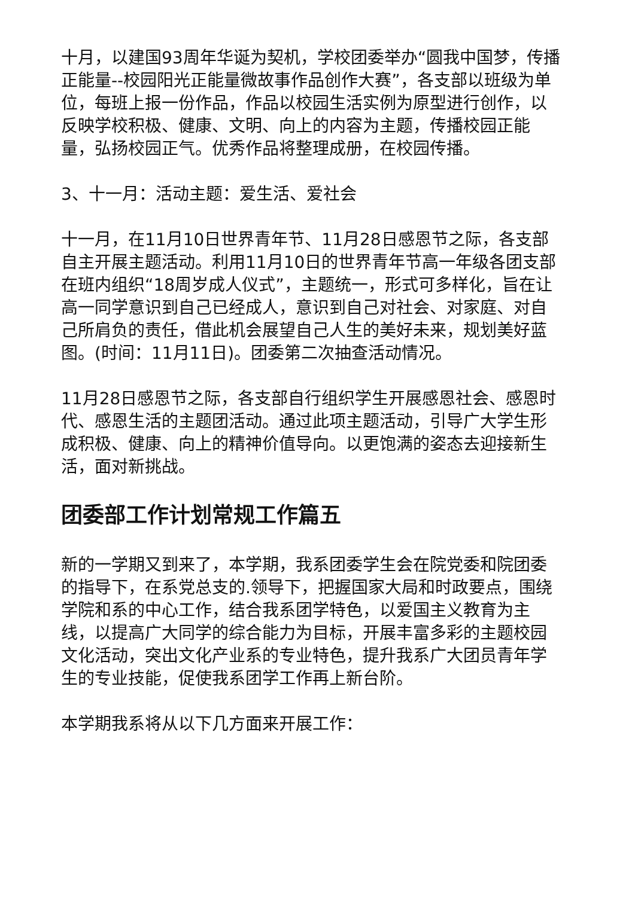十月，以建国93周年华诞为契机，学校团委举办“圆我中国梦，传播正能量--校园阳光正能量微故事作品创作大赛”，各支部以班级为单位，每班上报一份作品，作品以校园生活实例为原型进行创作，以反映学校积极、健康、文明、向上的内容为主题，传播校园正能量，弘扬校园正气。优秀作品将整理成册，在校园传播。
3、十一月：活动主题：爱生活、爱社会
十一月，在11月10日世界青年节、11月28日感恩节之际，各支部自主开展主题活动。利用11月10日的世界青年节高一年级各团支部在班内组织“18周岁成人仪式”，主题统一，形式可多样化，旨在让高一同学意识到自己已经成人，意识到自己对社会、对家庭、对自己所肩负的责任，借此机会展望自己人生的美好未来，规划美好蓝图。(时间：11月11日)。团委第二次抽查活动情况。
11月28日感恩节之际，各支部自行组织学生开展感恩社会、感恩时代、感恩生活的主题团活动。通过此项主题活动，引导广大学生形成积极、健康、向上的精神价值导向。以更饱满的姿态去迎接新生活，面对新挑战。
团委部工作计划常规工作篇五
新的一学期又到来了，本学期，我系团委学生会在院党委和院团委的指导下，在系党总支的.领导下，把握国家大局和时政要点，围绕学院和系的中心工作，结合我系团学特色，以爱国主义教育为主线，以提高广大同学的综合能力为目标，开展丰富多彩的主题校园文化活动，突出文化产业系的专业特色，提升我系广大团员青年学生的专业技能，促使我系团学工作再上新台阶。
本学期我系将从以下几方面来开展工作：